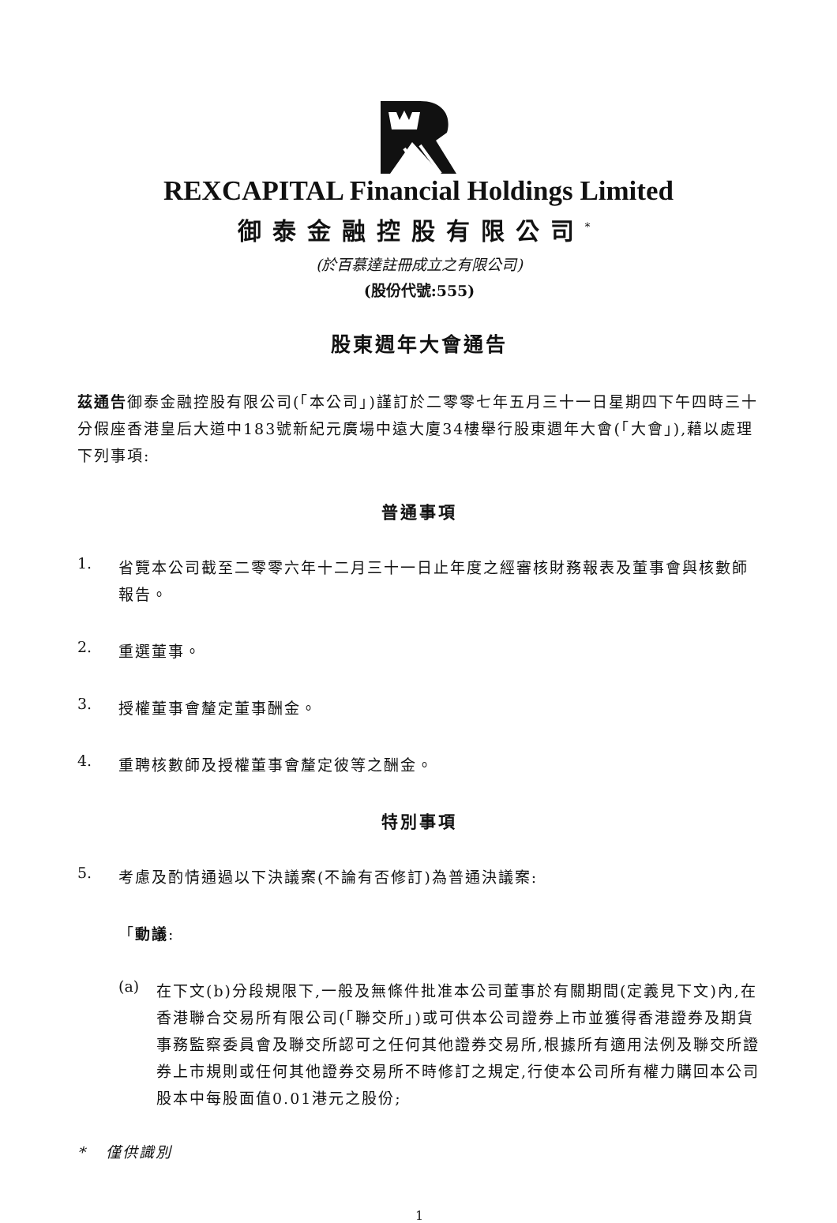REXCAPITAL Financial Holdings Limited
御泰金融控股有限公司<sup>*</sup>
(於百慕達註冊成立之有限公司)
(股份代號:555)
股東週年大會通告
茲通告御泰金融控股有限公司(「本公司」)謹訂於二零零七年五月三十一日星期四下午四時三十分假座香港皇后大道中183號新紀元廣場中遠大廈34樓舉行股東週年大會(「大會」),藉以處理下列事項:
普通事項
1.
省覽本公司截至二零零六年十二月三十一日止年度之經審核財務報表及董事會與核數師報告。
2.
重選董事。
3.
授權董事會釐定董事酬金。
4.
重聘核數師及授權董事會釐定彼等之酬金。
特別事項
5.
考慮及酌情通過以下決議案(不論有否修訂)為普通決議案:
「動議:
(a)
在下文(b)分段規限下,一般及無條件批准本公司董事於有關期間(定義見下文)內,在香港聯合交易所有限公司(「聯交所」)或可供本公司證券上市並獲得香港證券及期貨事務監察委員會及聯交所認可之任何其他證券交易所,根據所有適用法例及聯交所證券上市規則或任何其他證券交易所不時修訂之規定,行使本公司所有權力購回本公司股本中每股面值0.01港元之股份;
* 僅供識別
1